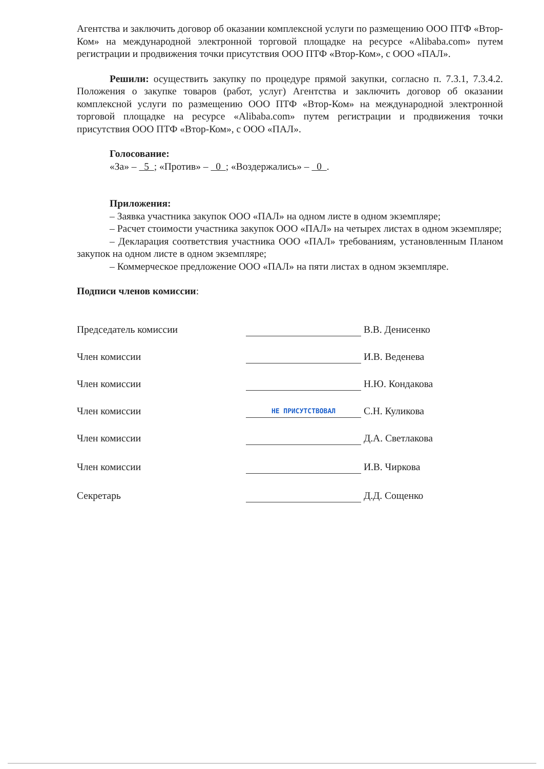Агентства и заключить договор об оказании комплексной услуги по размещению ООО ПТФ «Втор-Ком» на международной электронной торговой площадке на ресурсе «Alibaba.com» путем регистрации и продвижения точки присутствия ООО ПТФ «Втор-Ком», с ООО «ПАЛ».
Решили: осуществить закупку по процедуре прямой закупки, согласно п. 7.3.1, 7.3.4.2. Положения о закупке товаров (работ, услуг) Агентства и заключить договор об оказании комплексной услуги по размещению ООО ПТФ «Втор-Ком» на международной электронной торговой площадке на ресурсе «Alibaba.com» путем регистрации и продвижения точки присутствия ООО ПТФ «Втор-Ком», с ООО «ПАЛ».
Голосование:
«За» – 5 ; «Против» – 0 ; «Воздержались» – 0 .
Приложения:
– Заявка участника закупок ООО «ПАЛ» на одном листе в одном экземпляре;
– Расчет стоимости участника закупок ООО «ПАЛ» на четырех листах в одном экземпляре;
– Декларация соответствия участника ООО «ПАЛ» требованиям, установленным Планом закупок на одном листе в одном экземпляре;
– Коммерческое предложение ООО «ПАЛ» на пяти листах в одном экземпляре.
Подписи членов комиссии:
| Председатель комиссии | | В.В. Денисенко |
| Член комиссии | | И.В. Веденева |
| Член комиссии | | Н.Ю. Кондакова |
| Член комиссии | НЕ ПРИСУТСТВОВАЛ | С.Н. Куликова |
| Член комиссии | | Д.А. Светлакова |
| Член комиссии | | И.В. Чиркова |
| Секретарь | | Д.Д. Сощенко |